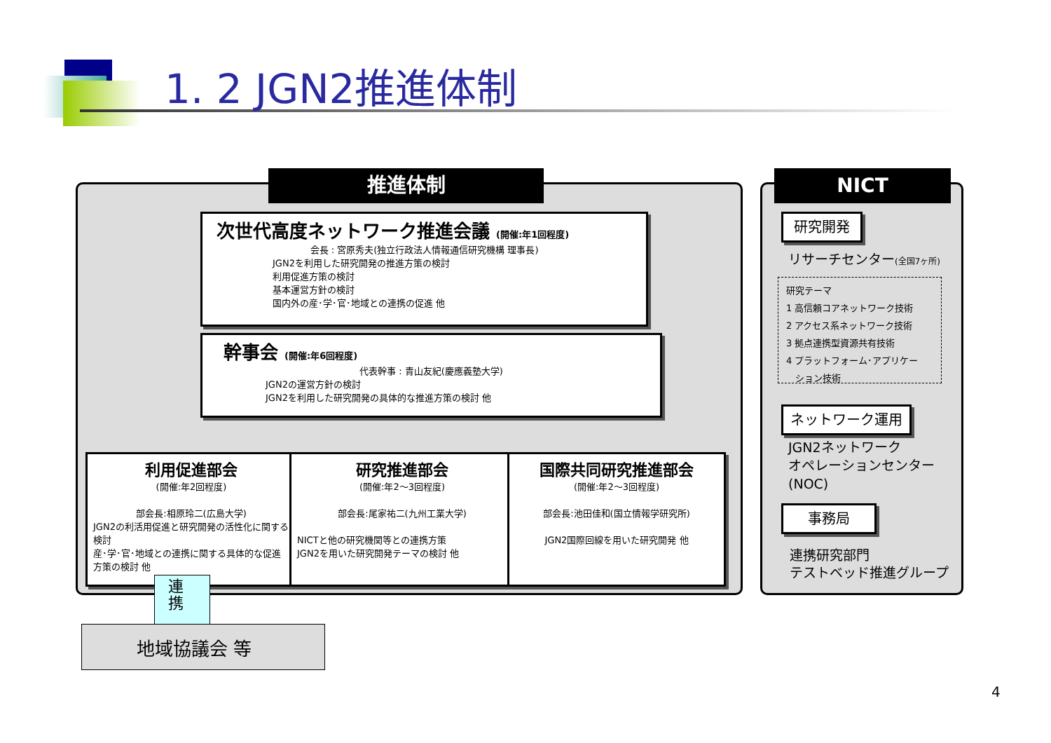1. 2 JGN2推進体制
推進体制
次世代高度ネットワーク推進会議 (開催:年1回程度)
会長 : 宮原秀夫(独立行政法人情報通信研究機構 理事長)
JGN2を利用した研究開発の推進方策の検討
利用促進方策の検討
基本運営方針の検討
国内外の産･学･官･地域との連携の促進 他
幹事会 (開催:年6回程度)
代表幹事 : 青山友紀(慶應義塾大学)
JGN2の運営方針の検討
JGN2を利用した研究開発の具体的な推進方策の検討 他
利用促進部会
(開催:年2回程度)
部会長:相原玲二(広島大学)
JGN2の利活用促進と研究開発の活性化に関する検討
産･学･官･地域との連携に関する具体的な促進方策の検討 他
研究推進部会
(開催:年2〜3回程度)
部会長:尾家祐二(九州工業大学)
NICTと他の研究機関等との連携方策
JGN2を用いた研究開発テーマの検討 他
国際共同研究推進部会
(開催:年2〜3回程度)
部会長:池田佳和(国立情報学研究所)
JGN2国際回線を用いた研究開発 他
連携
地域協議会 等
NICT
研究開発
リサーチセンター(全国7ヶ所)
研究テーマ
1 高信頼コアネットワーク技術
2 アクセス系ネットワーク技術
3 拠点連携型資源共有技術
4 プラットフォーム･アプリケー
　ション技術
ネットワーク運用
JGN2ネットワーク
オペレーションセンター
(NOC)
事務局
連携研究部門
テストベッド推進グループ
4